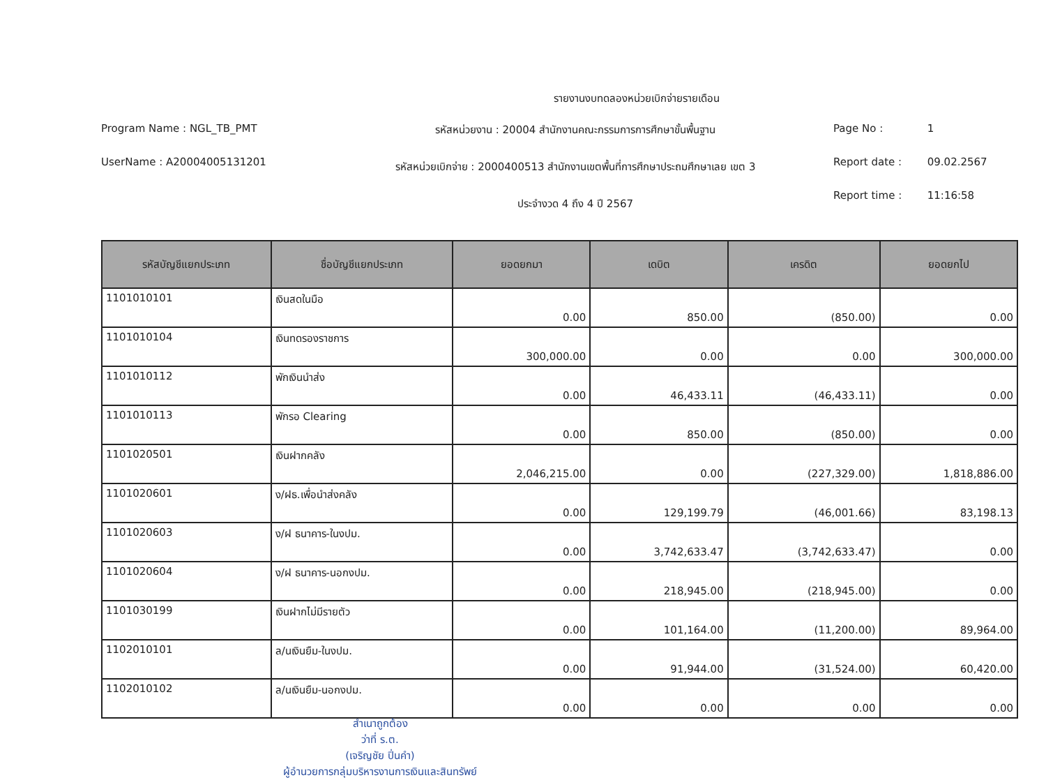รายงานงบทดลองหน่วยเบิกจ่ายรายเดือน
Program Name : NGL_TB_PMT
UserName : A20004005131201
รหัสหน่วยงาน : 20004 สำนักงานคณะกรรมการการศึกษาขั้นพื้นฐาน
รหัสหน่วยเบิกจ่าย : 2000400513 สำนักงานเขตพื้นที่การศึกษาประถมศึกษาเลย เขต 3
ประจำงวด 4 ถึง 4 ปี 2567
Page No : 1
Report date : 09.02.2567
Report time : 11:16:58
| รหัสบัญชีแยกประเภท | ชื่อบัญชีแยกประเภท | ยอดยกมา | เดบิต | เครดิต | ยอดยกไป |
| --- | --- | --- | --- | --- | --- |
| 1101010101 | เงินสดในมือ | 0.00 | 850.00 | (850.00) | 0.00 |
| 1101010104 | เงินทดรองราชการ | 300,000.00 | 0.00 | 0.00 | 300,000.00 |
| 1101010112 | พักเงินนำส่ง | 0.00 | 46,433.11 | (46,433.11) | 0.00 |
| 1101010113 | พักรอ Clearing | 0.00 | 850.00 | (850.00) | 0.00 |
| 1101020501 | เงินฝากคลัง | 2,046,215.00 | 0.00 | (227,329.00) | 1,818,886.00 |
| 1101020601 | ง/ฝธ.เพื่อนำส่งคลัง | 0.00 | 129,199.79 | (46,001.66) | 83,198.13 |
| 1101020603 | ง/ฝ ธนาคาร-ในงปม. | 0.00 | 3,742,633.47 | (3,742,633.47) | 0.00 |
| 1101020604 | ง/ฝ ธนาคาร-นอกงปม. | 0.00 | 218,945.00 | (218,945.00) | 0.00 |
| 1101030199 | เงินฝากไม่มีรายตัว | 0.00 | 101,164.00 | (11,200.00) | 89,964.00 |
| 1102010101 | ล/นเงินยืม-ในงปม. | 0.00 | 91,944.00 | (31,524.00) | 60,420.00 |
| 1102010102 | ล/นเงินยืม-นอกงปม. | 0.00 | 0.00 | 0.00 | 0.00 |
สำเนาถูกต้อง
ว่าที่ ร.ต.
(เจริญชัย ปิ่นคำ)
ผู้อำนวยการกลุ่มบริหารงานการเงินและสินทรัพย์